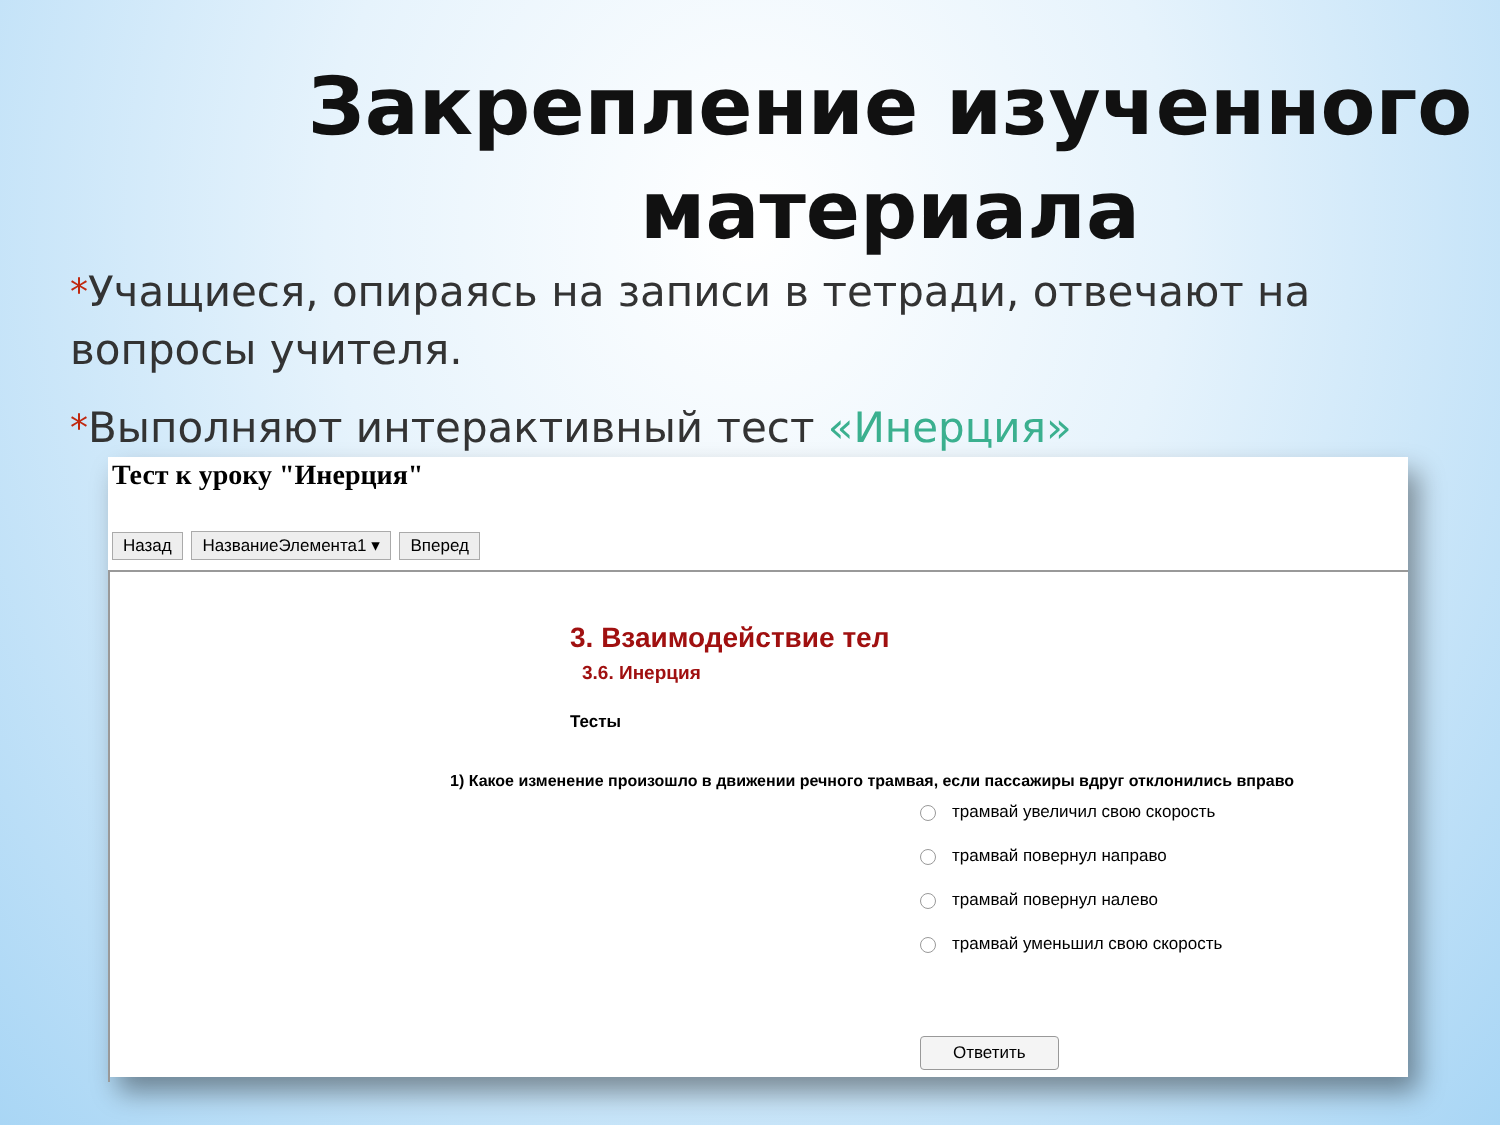Закрепление изученного материала
*Учащиеся, опираясь на записи в тетради, отвечают на вопросы учителя.
*Выполняют интерактивный тест «Инерция»
Тест к уроку "Инерция"
Назад НазваниеЭлемента1 ▾ Вперед
3. Взаимодействие тел
3.6. Инерция
Тесты
1) Какое изменение произошло в движении речного трамвая, если пассажиры вдруг отклонились вправо
трамвай увеличил свою скорость
трамвай повернул направо
трамвай повернул налево
трамвай уменьшил свою скорость
Ответить